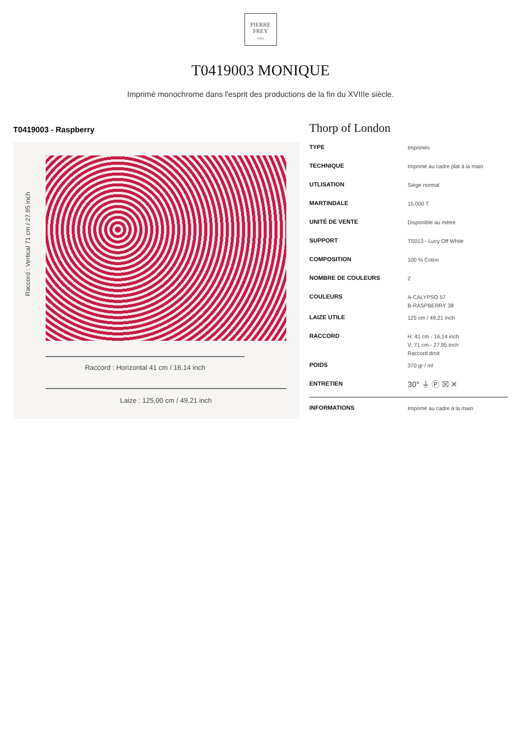PIERRE
FREY
PARIS
T0419003 MONIQUE
Imprimé monochrome dans l'esprit des productions de la fin du XVIIIe siècle.
T0419003 - Raspberry
Raccord : Vertical 71 cm / 27.95 inch
Raccord : Horizontal 41 cm / 16.14 inch
Laize : 125,00 cm / 49,21 inch
Thorp of London
| TYPE | Imprimés |
| TECHNIQUE | Imprimé au cadre plat à la main |
| UTLISATION | Siège normal |
| MARTINDALE | 15.000 T |
| UNITÉ DE VENTE | Disponible au mètre |
| SUPPORT | TS013 - Lucy Off White |
| COMPOSITION | 100 % Coton |
| NOMBRE DE COULEURS | 2 |
| COULEURS | A-CALYPSO 57 B-RASPBERRY 38 |
| LAIZE UTILE | 125 cm / 49,21 inch |
| RACCORD | H: 41 cm - 16,14 inch V: 71 cm - 27,95 inch Raccord droit |
| POIDS | 370 gr / ml |
| ENTRETIEN | 30° ⏚ Ⓟ ☒ ✕ |
| INFORMATIONS | Imprimé au cadre à la main |